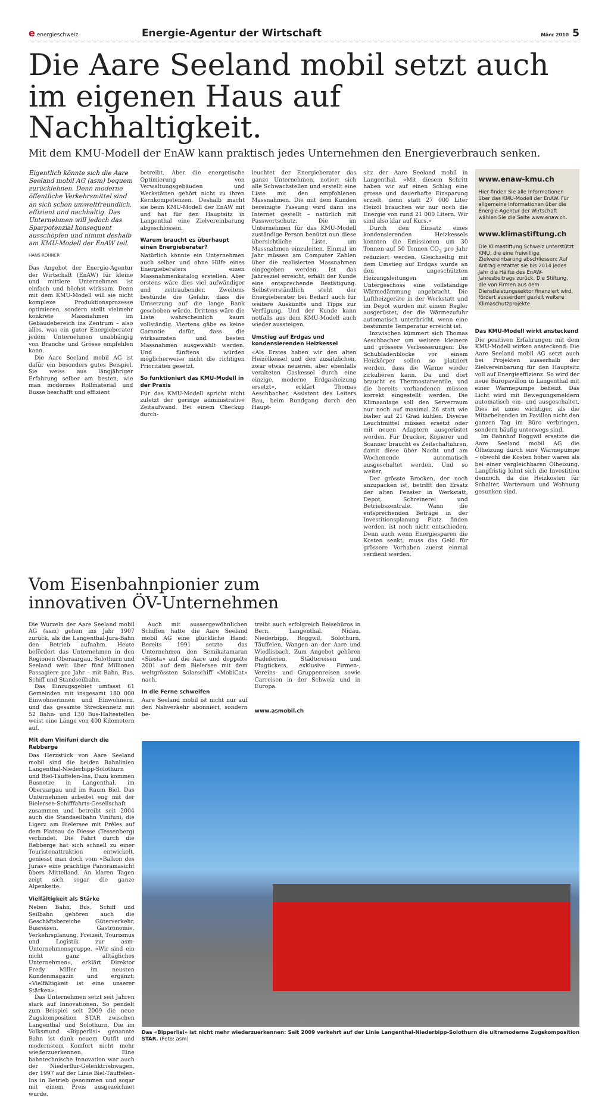e energieschweiz
Energie-Agentur der Wirtschaft
März 2010
5
Die Aare Seeland mobil setzt auch im eigenen Haus auf Nachhaltigkeit.
Mit dem KMU-Modell der EnAW kann praktisch jedes Unternehmen den Energieverbrauch senken.
Eigentlich könnte sich die Aare Seeland mobil AG (asm) bequem zurücklehnen. Denn moderne öffentliche Verkehrsmittel sind an sich schon umweltfreundlich, effizient und nachhaltig. Das Unternehmen will jedoch das Sparpotenzial konsequent ausschöpfen und nimmt deshalb am KMU-Modell der EnAW teil.
HANS ROHNER
Das Angebot der Energie-Agentur der Wirtschaft (EnAW) für kleine und mittlere Unternehmen ist einfach und höchst wirksam. Denn mit dem KMU-Modell will sie nicht komplexe Produktionsprozesse optimieren, sondern stellt vielmehr konkrete Massnahmen im Gebäudebereich ins Zentrum – also alles, was ein guter Energieberater jedem Unternehmen unabhängig von Branche und Grösse empfehlen kann.
Die Aare Seeland mobil AG ist dafür ein besonders gutes Beispiel. Sie weiss aus längjähriger Erfahrung selber am besten, wie man modernes Rollmaterial und Busse beschafft und effizient
betreibt. Aber die energetische Optimierung von Verwaltungsgebäuden und Werkstätten gehört nicht zu ihren Kernkompetenzen. Deshalb macht sie beim KMU-Modell der EnAW mit und hat für den Hauptsitz in Langenthal eine Zielvereinbarung abgeschlossen.
Warum braucht es überhaupt einen Energieberater?
Natürlich könnte ein Unternehmen auch selber und ohne Hilfe eines Energieberaters einen Massnahmenkatalog erstellen. Aber erstens wäre dies viel aufwändiger und zeitraubender. Zweitens bestünde die Gefahr, dass die Umsetzung auf die lange Bank geschoben würde. Drittens wäre die Liste wahrscheinlich kaum vollständig. Viertens gäbe es keine Garantie dafür, dass die wirksamsten und besten Massnahmen ausgewählt werden. Und fünftens würden möglicherweise nicht die richtigen Prioritäten gesetzt.
So funktioniert das KMU-Modell in der Praxis
Für das KMU-Modell spricht nicht zuletzt der geringe administrative Zeitaufwand. Bei einem Checkup durch-
leuchtet der Energieberater das ganze Unternehmen, notiert sich alle Schwachstellen und erstellt eine Liste mit den empfohlenen Massnahmen. Die mit dem Kunden bereinigte Fassung wird dann ins Internet gestellt – natürlich mit Passwortschutz. Die im Unternehmen für das KMU-Modell zuständige Person benützt nun diese übersichtliche Liste, um Massnahmen einzuleiten. Einmal im Jahr müssen am Computer Zahlen über die realisierten Massnahmen eingegeben werden. Ist das Jahresziel erreicht, erhält der Kunde eine entsprechende Bestätigung. Selbstverständlich steht der Energieberater bei Bedarf auch für weitere Auskünfte und Tipps zur Verfügung. Und der Kunde kann notfalls aus dem KMU-Modell auch wieder aussteigen.
Umstieg auf Erdgas und kondensierenden Heizkessel
«Als Erstes haben wir den alten Heizölkessel und den zusätzlichen, zwar etwas neueren, aber ebenfalls veralteten Gaskessel durch eine einzige, moderne Erdgasheizung ersetzt», erklärt Thomas Aeschbacher, Assistent des Leiters Bau, beim Rundgang durch den Haupt-
sitz der Aare Seeland mobil in Langenthal. «Mit diesem Schritt haben wir auf einen Schlag eine grosse und dauerhafte Einsparung erzielt, denn statt 27 000 Liter Heizöl brauchen wir nur noch die Energie von rund 21 000 Litern. Wir sind also klar auf Kurs.»
Durch den Einsatz eines kondensierenden Heizkessels konnten die Emissionen um 30 Tonnen auf 50 Tonnen CO<sub>2</sub> pro Jahr reduziert werden. Gleichzeitig mit dem Umstieg auf Erdgas wurde an den ungeschützten Heizungsleitungen im Untergeschoss eine vollständige Wärmedämmung angebracht. Die Luftheizgeräte in der Werkstatt und im Depot wurden mit einem Regler ausgerüstet, der die Wärmezufuhr automatisch unterbricht, wenn eine bestimmte Temperatur erreicht ist.
Inzwischen kümmert sich Thomas Aeschbacher um weitere kleinere und grössere Verbesserungen: Die Schublade­nblöcke vor einem Heizkörper sollen so platziert werden, dass die Wärme wieder zirkulieren kann. Da und dort braucht es Thermostatventile, und die bereits vorhandenen müssen korrekt eingestellt werden. Die Klimaanlage soll den Serverraum nur noch auf maximal 26 statt wie bisher auf 21 Grad kühlen. Diverse Leuchtmittel müssen ersetzt oder mit neuen Adaptern ausgerüstet werden. Für Drucker, Kopierer und Scanner braucht es Zeitschaltuhren, damit diese über Nacht und am Wochenende automatisch ausgeschaltet werden. Und so weiter.
Der grösste Brocken, der noch anzupacken ist, betrifft den Ersatz der alten Fenster in Werkstatt, Depot, Schreinerei und Betriebszentrale. Wann die entsprechenden Beträge in der Investitionsplanung Platz finden werden, ist noch nicht entschieden. Denn auch wenn Energiesparen die Kosten senkt, muss das Geld für grössere Vorhaben zuerst einmal verdient werden.
www.enaw-kmu.ch
Hier finden Sie alle Informationen über das KMU-Modell der EnAW. Für allgemeine Informationen über die Energie-Agentur der Wirtschaft wählen Sie die Seite www.enaw.ch.
www.klimastiftung.ch
Die Klimastiftung Schweiz unterstützt KMU, die eine freiwillige Zielvereinbarung abschliessen: Auf Antrag erstattet sie bis 2014 jedes Jahr die Hälfte des EnAW-Jahresbeitrags zurück. Die Stiftung, die von Firmen aus dem Dienstleistungssektor finanziert wird, fördert ausserdem gezielt weitere Klimaschutzprojekte.
Das KMU-Modell wirkt ansteckend
Die positiven Erfahrungen mit dem KMU-Modell wirken ansteckend: Die Aare Seeland mobil AG setzt auch bei Projekten ausserhalb der Zielvereinbarung für den Hauptsitz voll auf Energieeffizienz. So wird der neue Büropavillon in Langenthal mit einer Wärmepumpe beheizt. Das Licht wird mit Bewegungsmeldern automatisch ein- und ausgeschaltet. Dies ist umso wichtiger, als die Mitarbeitenden im Pavillon nicht den ganzen Tag im Büro verbringen, sondern häufig unterwegs sind.
Im Bahnhof Roggwil ersetzte die Aare Seeland mobil AG die Ölheizung durch eine Wärmepumpe – obwohl die Kosten höher waren als bei einer vergleichbaren Ölheizung. Langfristig lohnt sich die Investition dennoch, da die Heizkosten für Schalter, Warteraum und Wohnung gesunken sind.
Vom Eisenbahnpionier zum
innovativen ÖV-Unternehmen
Die Wurzeln der Aare Seeland mobil AG (asm) gehen ins Jahr 1907 zurück, als die Langenthal-Jura-Bahn den Betrieb aufnahm. Heute befördert das Unternehmen in den Regionen Oberaargau, Solothurn und Seeland weit über fünf Millionen Passagiere pro Jahr – mit Bahn, Bus, Schiff und Standseilbahn.
Das Einzugsgebiet umfasst 61 Gemeinden mit insgesamt 180 000 Einwohnerinnen und Einwohnern, und das gesamte Streckennetz mit 52 Bahn- und 130 Bus-Haltestellen weist eine Länge von 400 Kilometern auf.
Mit dem Vinifuni durch die Rebberge
Das Herzstück von Aare Seeland mobil sind die beiden Bahnlinien Langenthal-Niederbipp-Solothurn und Biel-Täuffelen-Ins. Dazu kommen Busnetze in Langenthal, im Oberaargau und im Raum Biel. Das Unternehmen arbeitet eng mit der Bielersee-Schifffahrts-Gesellschaft zusammen und betreibt seit 2004 auch die Standseilbahn Vinifuni, die Ligerz am Bielersee mit Prêles auf dem Plateau de Diesse (Tessenberg) verbindet. Die Fahrt durch die Rebberge hat sich schnell zu einer Touristenattraktion entwickelt, geniesst man doch vom «Balkon des Juras» eine prächtige Panoramasicht übers Mittelland. An klaren Tagen zeigt sich sogar die ganze Alpenkette.
Vielfältigkeit als Stärke
Neben Bahn, Bus, Schiff und Seilbahn gehören auch die Geschäftsbereiche Güterverkehr, Busreisen, Gastronomie, Verkehrsplanung, Freizeit, Tourismus und Logistik zur asm-Unternehmensgruppe. «Wir sind ein nicht ganz alltägliches Unternehmen», erklärt Direktor Fredy Miller im neusten Kundenmagazin und ergänzt: «Vielfältigkeit ist eine unserer Stärken».
Das Unternehmen setzt seit Jahren stark auf Innovationen. So pendelt zum Beispiel seit 2009 die neue Zugskomposition STAR zwischen Langenthal und Solothurn. Die im Volksmund «Bipperlisi» genannte Bahn ist dank neuem Outfit und modernstem Komfort nicht mehr wiederzuerkennen. Eine bahntechnische Innovation war auch der Niederflur-Gelenktriebwagen, der 1997 auf der Linie Biel-Täuffelen-Ins in Betrieb genommen und sogar mit einem Preis ausgezeichnet wurde.
Auch mit aussergewöhnlichen Schiffen hatte die Aare Seeland mobil AG eine glückliche Hand: Bereits 1991 setzte das Unternehmen den Semikatamaran «Siesta» auf die Aare und doppelte 2001 auf dem Bielersee mit dem weltgrössten Solarschiff «MobiCat» nach.
In die Ferne schweifen
Aare Seeland mobil ist nicht nur auf den Nahverkehr abonniert, sondern be-
treibt auch erfolgreich Reisebüros in Bern, Langenthal, Nidau, Niederbipp, Roggwil, Solothurn, Täuffelen, Wangen an der Aare und Wiedlisbach. Zum Angebot gehören Badeferien, Städtereisen und Flugtickets, exklusive Firmen-, Vereins- und Gruppenreisen sowie Carreisen in der Schweiz und in Europa.
www.asmobil.ch
Das «Bipperlisi» ist nicht mehr wiederzuerkennen: Seit 2009 verkehrt auf der Linie Langenthal-Niederbipp-Solothurn die ultramoderne Zugskomposition STAR. (Foto: asm)